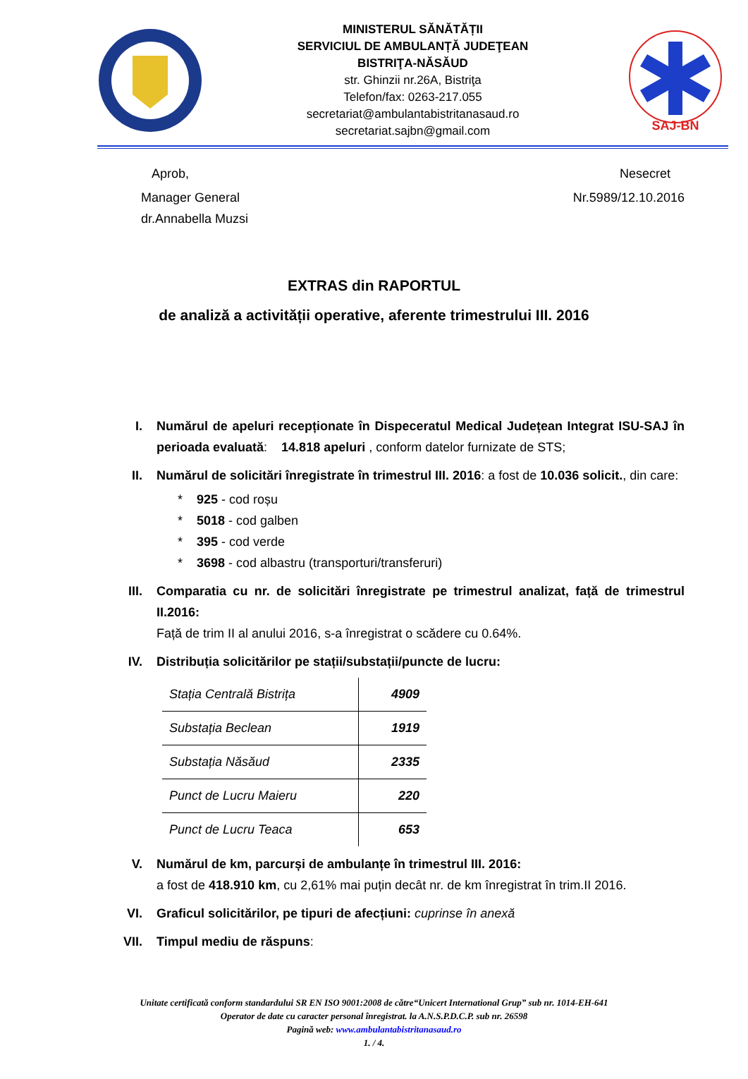MINISTERUL SĂNĂTĂȚII
SERVICIUL DE AMBULANȚĂ JUDEŢEAN
BISTRIŢA-NĂSĂUD
str. Ghinzii nr.26A, Bistriţa
Telefon/fax: 0263-217.055
secretariat@ambulantabistritanasaud.ro
secretariat.sajbn@gmail.com
SAJ-BN
Aprob, Nesecret
Manager General
dr.Annabella Muzsi
Nr.5989/12.10.2016
EXTRAS din RAPORTUL
de analiză a activității operative, aferente trimestrului III. 2016
I. Numărul de apeluri recepționate în Dispeceratul Medical Județean Integrat ISU-SAJ în perioada evaluată: 14.818 apeluri , conform datelor furnizate de STS;
II. Numărul de solicitări înregistrate în trimestrul III. 2016: a fost de 10.036 solicit., din care:
* 925 - cod roșu
* 5018 - cod galben
* 395 - cod verde
* 3698 - cod albastru (transporturi/transferuri)
III. Comparatia cu nr. de solicitări înregistrate pe trimestrul analizat, față de trimestrul II.2016:
Față de trim II al anului 2016, s-a înregistrat o scădere cu 0.64%.
IV. Distribuția solicitărilor pe stații/substații/puncte de lucru:
| Stația Centrală Bistrița | 4909 |
| Substația Beclean | 1919 |
| Substația Năsăud | 2335 |
| Punct de Lucru Maieru | 220 |
| Punct de Lucru Teaca | 653 |
V. Numărul de km, parcurși de ambulanțe în trimestrul III. 2016:
a fost de 418.910 km, cu 2,61% mai puțin decât nr. de km înregistrat în trim.II 2016.
VI. Graficul solicitărilor, pe tipuri de afecțiuni: cuprinse în anexă
VII. Timpul mediu de răspuns:
Unitate certificată conform standardului SR EN ISO 9001:2008 de către“Unicert International Grup” sub nr. 1014-EH-641
Operator de date cu caracter personal înregistrat. la A.N.S.P.D.C.P. sub nr. 26598
Pagină web: www.ambulantabistritanasaud.ro
1. / 4.